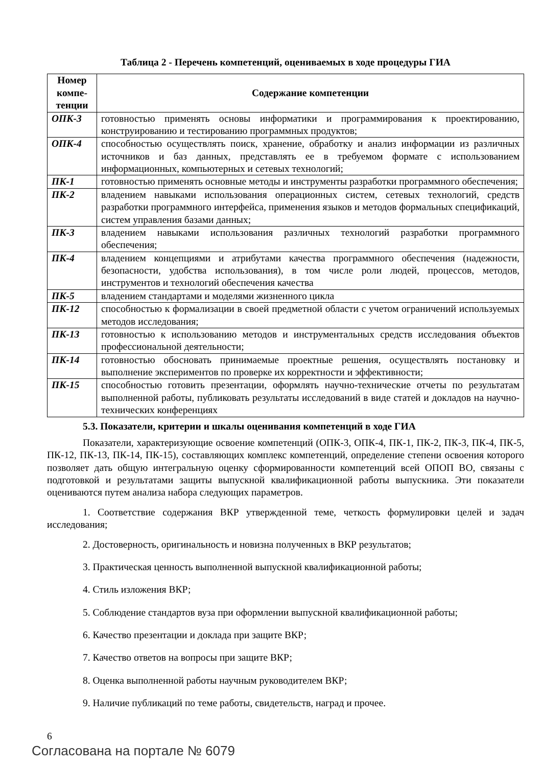Таблица 2 - Перечень компетенций, оцениваемых в ходе процедуры ГИА
| Номер компе-тенции | Содержание компетенции |
| --- | --- |
| ОПК-3 | готовностью применять основы информатики и программирования к проектированию, конструированию и тестированию программных продуктов; |
| ОПК-4 | способностью осуществлять поиск, хранение, обработку и анализ информации из различных источников и баз данных, представлять ее в требуемом формате с использованием информационных, компьютерных и сетевых технологий; |
| ПК-1 | готовностью применять основные методы и инструменты разработки программного обеспечения; |
| ПК-2 | владением навыками использования операционных систем, сетевых технологий, средств разработки программного интерфейса, применения языков и методов формальных спецификаций, систем управления базами данных; |
| ПК-3 | владением навыками использования различных технологий разработки программного обеспечения; |
| ПК-4 | владением концепциями и атрибутами качества программного обеспечения (надежности, безопасности, удобства использования), в том числе роли людей, процессов, методов, инструментов и технологий обеспечения качества |
| ПК-5 | владением стандартами и моделями жизненного цикла |
| ПК-12 | способностью к формализации в своей предметной области с учетом ограничений используемых методов исследования; |
| ПК-13 | готовностью к использованию методов и инструментальных средств исследования объектов профессиональной деятельности; |
| ПК-14 | готовностью обосновать принимаемые проектные решения, осуществлять постановку и выполнение экспериментов по проверке их корректности и эффективности; |
| ПК-15 | способностью готовить презентации, оформлять научно-технические отчеты по результатам выполненной работы, публиковать результаты исследований в виде статей и докладов на научно-технических конференциях |
5.3. Показатели, критерии и шкалы оценивания компетенций в ходе ГИА
Показатели, характеризующие освоение компетенций (ОПК-3, ОПК-4, ПК-1, ПК-2, ПК-3, ПК-4, ПК-5, ПК-12, ПК-13, ПК-14, ПК-15), составляющих комплекс компетенций, определение степени освоения которого позволяет дать общую интегральную оценку сформированности компетенций всей ОПОП ВО, связаны с подготовкой и результатами защиты выпускной квалификационной работы выпускника. Эти показатели оцениваются путем анализа набора следующих параметров.
1. Соответствие содержания ВКР утвержденной теме, четкость формулировки целей и задач исследования;
2. Достоверность, оригинальность и новизна полученных в ВКР результатов;
3. Практическая ценность выполненной выпускной квалификационной работы;
4. Стиль изложения ВКР;
5. Соблюдение стандартов вуза при оформлении выпускной квалификационной работы;
6. Качество презентации и доклада при защите ВКР;
7. Качество ответов на вопросы при защите ВКР;
8. Оценка выполненной работы научным руководителем ВКР;
9. Наличие публикаций по теме работы, свидетельств, наград и прочее.
6
Согласована на портале № 6079